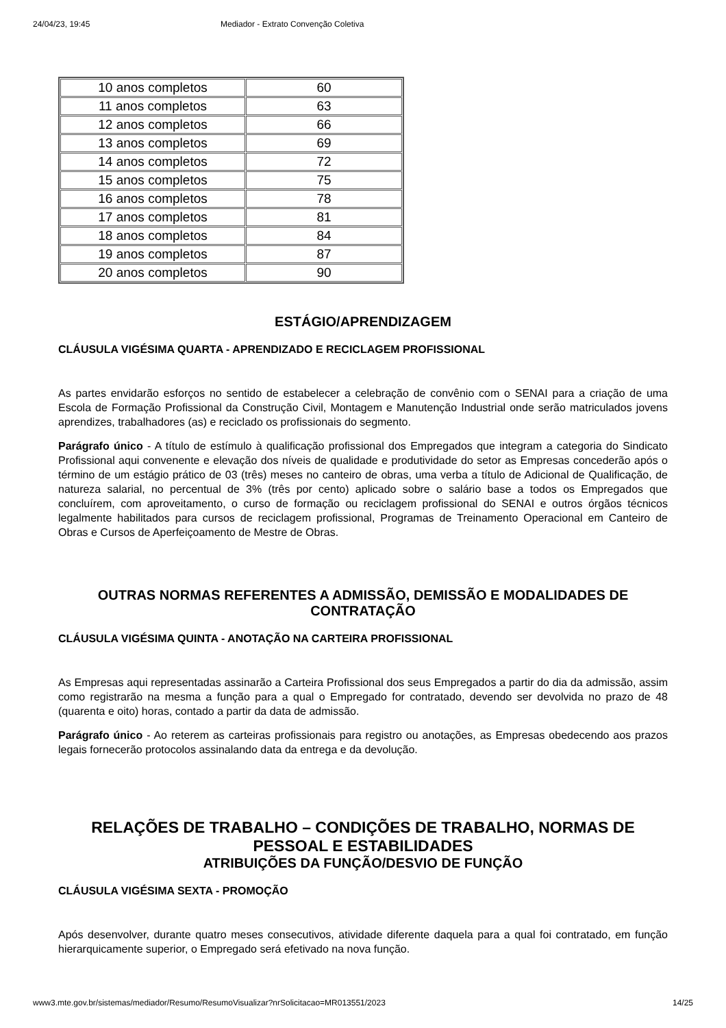24/04/23, 19:45 Mediador - Extrato Convenção Coletiva
| 10 anos completos | 60 |
| 11 anos completos | 63 |
| 12 anos completos | 66 |
| 13 anos completos | 69 |
| 14 anos completos | 72 |
| 15 anos completos | 75 |
| 16 anos completos | 78 |
| 17 anos completos | 81 |
| 18 anos completos | 84 |
| 19 anos completos | 87 |
| 20 anos completos | 90 |
ESTÁGIO/APRENDIZAGEM
CLÁUSULA VIGÉSIMA QUARTA - APRENDIZADO E RECICLAGEM PROFISSIONAL
As partes envidarão esforços no sentido de estabelecer a celebração de convênio com o SENAI para a criação de uma Escola de Formação Profissional da Construção Civil, Montagem e Manutenção Industrial onde serão matriculados jovens aprendizes, trabalhadores (as) e reciclado os profissionais do segmento.
Parágrafo único - A título de estímulo à qualificação profissional dos Empregados que integram a categoria do Sindicato Profissional aqui convenente e elevação dos níveis de qualidade e produtividade do setor as Empresas concederão após o término de um estágio prático de 03 (três) meses no canteiro de obras, uma verba a título de Adicional de Qualificação, de natureza salarial, no percentual de 3% (três por cento) aplicado sobre o salário base a todos os Empregados que concluírem, com aproveitamento, o curso de formação ou reciclagem profissional do SENAI e outros órgãos técnicos legalmente habilitados para cursos de reciclagem profissional, Programas de Treinamento Operacional em Canteiro de Obras e Cursos de Aperfeiçoamento de Mestre de Obras.
OUTRAS NORMAS REFERENTES A ADMISSÃO, DEMISSÃO E MODALIDADES DE CONTRATAÇÃO
CLÁUSULA VIGÉSIMA QUINTA - ANOTAÇÃO NA CARTEIRA PROFISSIONAL
As Empresas aqui representadas assinarão a Carteira Profissional dos seus Empregados a partir do dia da admissão, assim como registrarão na mesma a função para a qual o Empregado for contratado, devendo ser devolvida no prazo de 48 (quarenta e oito) horas, contado a partir da data de admissão.
Parágrafo único - Ao reterem as carteiras profissionais para registro ou anotações, as Empresas obedecendo aos prazos legais fornecerão protocolos assinalando data da entrega e da devolução.
RELAÇÕES DE TRABALHO – CONDIÇÕES DE TRABALHO, NORMAS DE PESSOAL E ESTABILIDADES
ATRIBUIÇÕES DA FUNÇÃO/DESVIO DE FUNÇÃO
CLÁUSULA VIGÉSIMA SEXTA - PROMOÇÃO
Após desenvolver, durante quatro meses consecutivos, atividade diferente daquela para a qual foi contratado, em função hierarquicamente superior, o Empregado será efetivado na nova função.
www3.mte.gov.br/sistemas/mediador/Resumo/ResumoVisualizar?nrSolicitacao=MR013551/2023 14/25